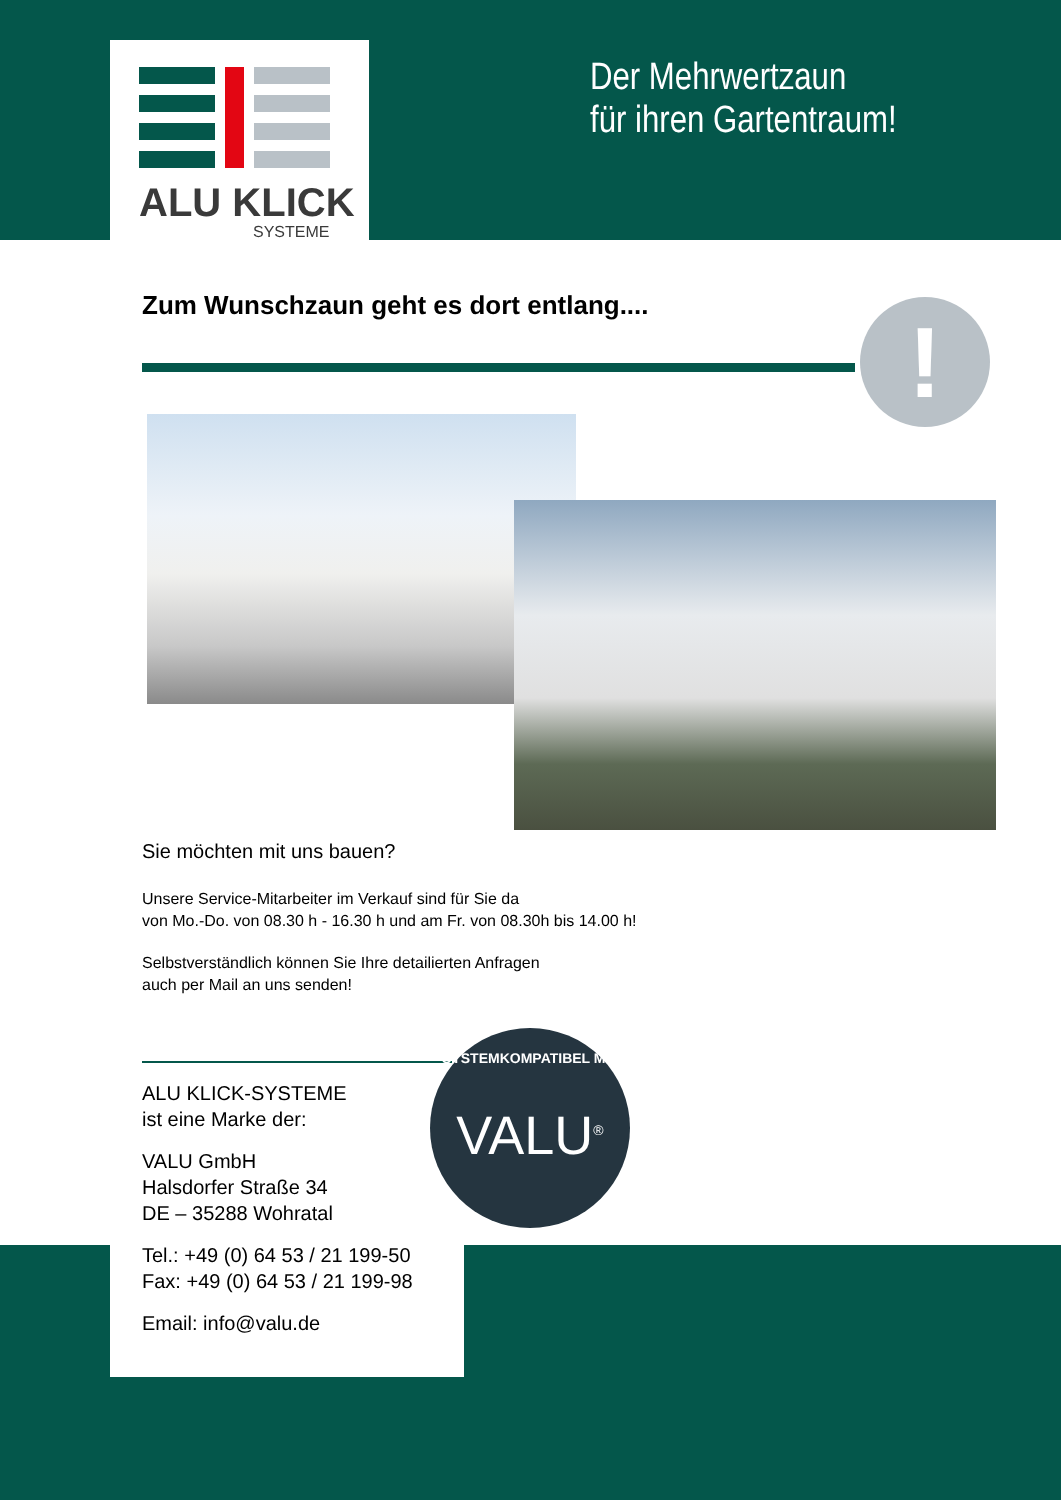ALU KLICK
SYSTEME
Der Mehrwertzaun
für ihren Gartentraum!
Zum Wunschzaun geht es dort entlang....
!
Sie möchten mit uns bauen?
Unsere Service-Mitarbeiter im Verkauf sind für Sie da
von Mo.-Do. von 08.30 h - 16.30 h und am Fr. von 08.30h bis 14.00 h!
Selbstverständlich können Sie Ihre detailierten Anfragen
auch per Mail an uns senden!
ALU KLICK-SYSTEME
ist eine Marke der:
VALU GmbH
Halsdorfer Straße 34
DE – 35288 Wohratal
Tel.: +49 (0) 64 53 / 21 199-50
Fax: +49 (0) 64 53 / 21 199-98
Email: info@valu.de
SYSTEMKOMPATIBEL MIT
VALU<sup>®</sup>